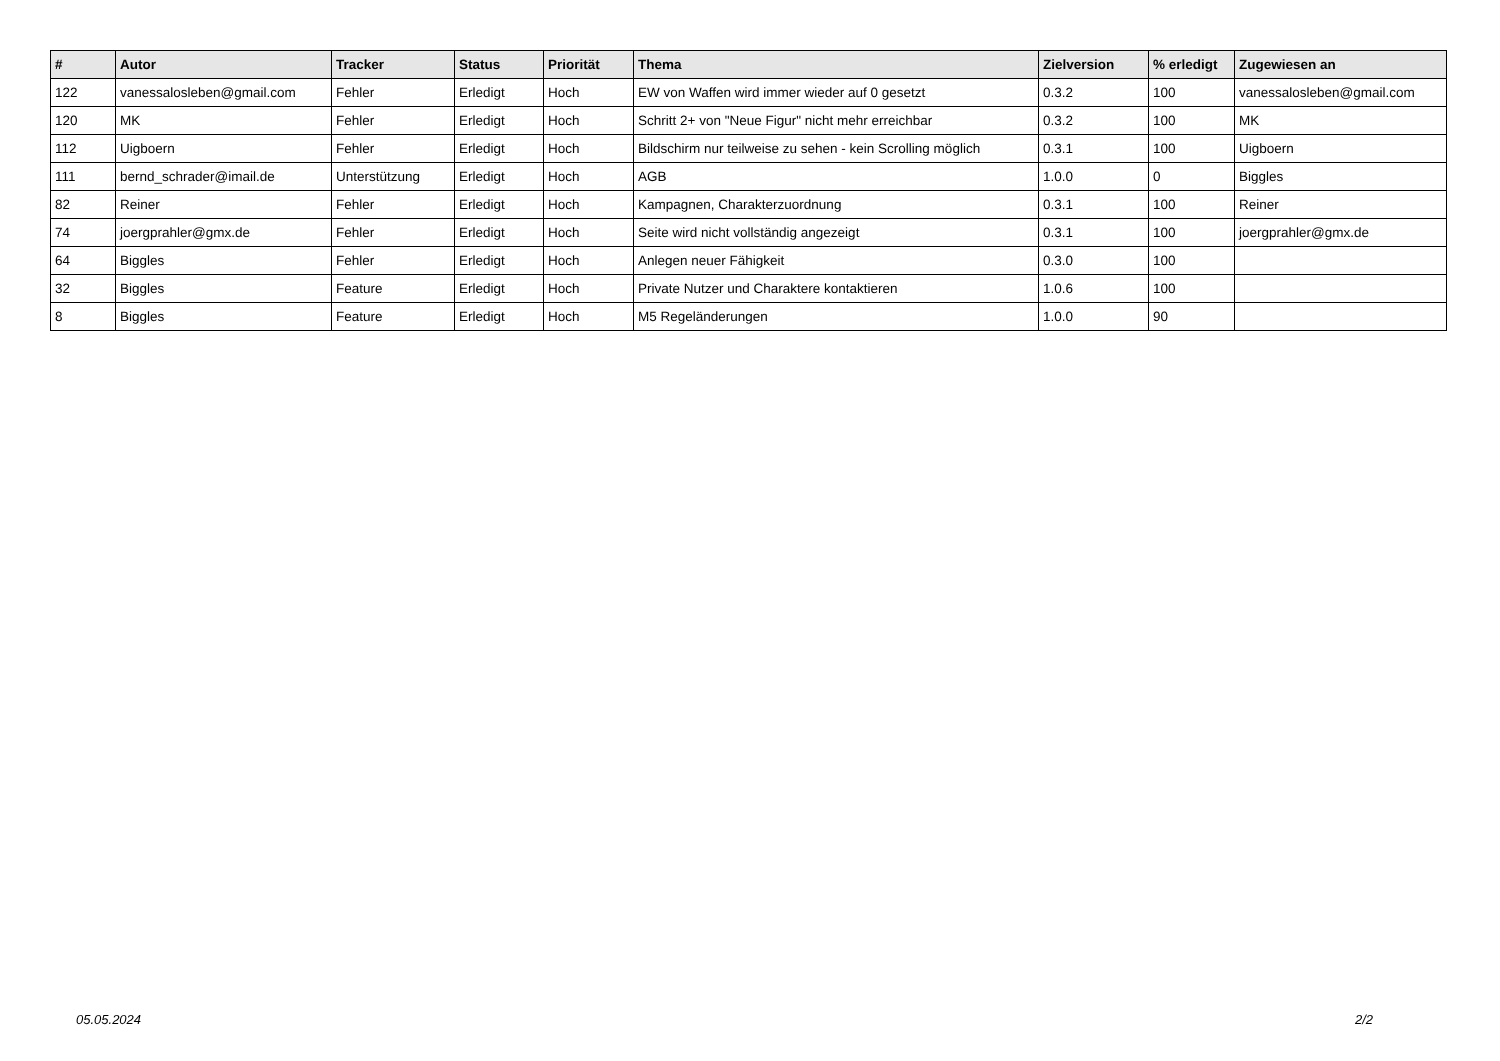| # | Autor | Tracker | Status | Priorität | Thema | Zielversion | % erledigt | Zugewiesen an |
| --- | --- | --- | --- | --- | --- | --- | --- | --- |
| 122 | vanessalosleben@gmail.com | Fehler | Erledigt | Hoch | EW von Waffen wird immer wieder auf 0 gesetzt | 0.3.2 | 100 | vanessalosleben@gmail.com |
| 120 | MK | Fehler | Erledigt | Hoch | Schritt 2+ von "Neue Figur" nicht mehr erreichbar | 0.3.2 | 100 | MK |
| 112 | Uigboern | Fehler | Erledigt | Hoch | Bildschirm nur teilweise zu sehen - kein Scrolling möglich | 0.3.1 | 100 | Uigboern |
| 111 | bernd_schrader@imail.de | Unterstützung | Erledigt | Hoch | AGB | 1.0.0 | 0 | Biggles |
| 82 | Reiner | Fehler | Erledigt | Hoch | Kampagnen, Charakterzuordnung | 0.3.1 | 100 | Reiner |
| 74 | joergprahler@gmx.de | Fehler | Erledigt | Hoch | Seite wird nicht vollständig angezeigt | 0.3.1 | 100 | joergprahler@gmx.de |
| 64 | Biggles | Fehler | Erledigt | Hoch | Anlegen neuer Fähigkeit | 0.3.0 | 100 | |
| 32 | Biggles | Feature | Erledigt | Hoch | Private Nutzer und Charaktere kontaktieren | 1.0.6 | 100 | |
| 8 | Biggles | Feature | Erledigt | Hoch | M5 Regeländerungen | 1.0.0 | 90 | |
05.05.2024 2/2